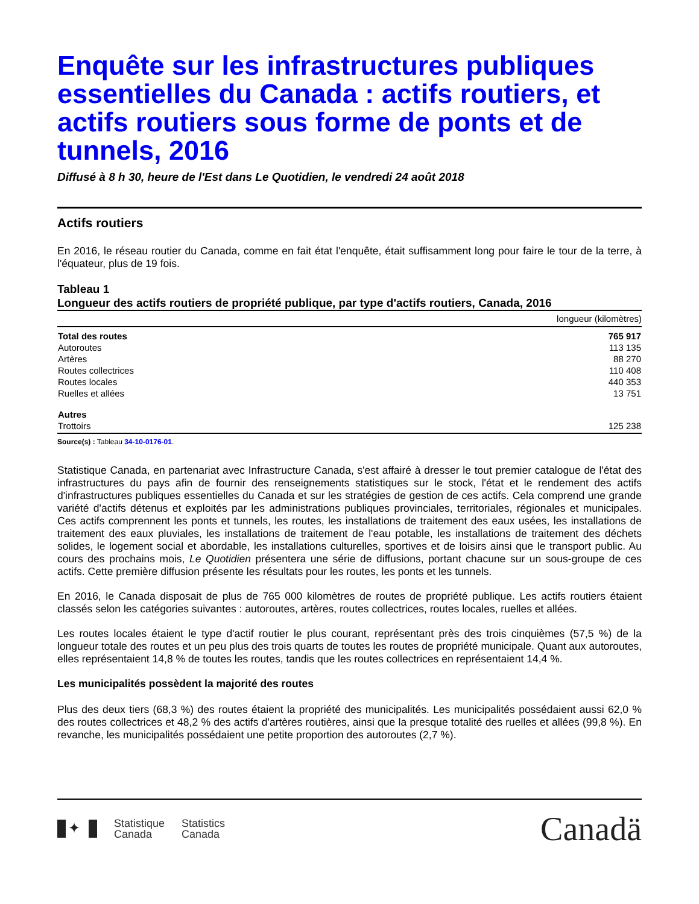Enquête sur les infrastructures publiques essentielles du Canada : actifs routiers, et actifs routiers sous forme de ponts et de tunnels, 2016
Diffusé à 8 h 30, heure de l'Est dans Le Quotidien, le vendredi 24 août 2018
Actifs routiers
En 2016, le réseau routier du Canada, comme en fait état l'enquête, était suffisamment long pour faire le tour de la terre, à l'équateur, plus de 19 fois.
Tableau 1
Longueur des actifs routiers de propriété publique, par type d'actifs routiers, Canada, 2016
| | longueur (kilomètres) |
| --- | --- |
| Total des routes | 765 917 |
| Autoroutes | 113 135 |
| Artères | 88 270 |
| Routes collectrices | 110 408 |
| Routes locales | 440 353 |
| Ruelles et allées | 13 751 |
| Autres | |
| Trottoirs | 125 238 |
Source(s) : Tableau 34-10-0176-01.
Statistique Canada, en partenariat avec Infrastructure Canada, s'est affairé à dresser le tout premier catalogue de l'état des infrastructures du pays afin de fournir des renseignements statistiques sur le stock, l'état et le rendement des actifs d'infrastructures publiques essentielles du Canada et sur les stratégies de gestion de ces actifs. Cela comprend une grande variété d'actifs détenus et exploités par les administrations publiques provinciales, territoriales, régionales et municipales. Ces actifs comprennent les ponts et tunnels, les routes, les installations de traitement des eaux usées, les installations de traitement des eaux pluviales, les installations de traitement de l'eau potable, les installations de traitement des déchets solides, le logement social et abordable, les installations culturelles, sportives et de loisirs ainsi que le transport public. Au cours des prochains mois, Le Quotidien présentera une série de diffusions, portant chacune sur un sous-groupe de ces actifs. Cette première diffusion présente les résultats pour les routes, les ponts et les tunnels.
En 2016, le Canada disposait de plus de 765 000 kilomètres de routes de propriété publique. Les actifs routiers étaient classés selon les catégories suivantes : autoroutes, artères, routes collectrices, routes locales, ruelles et allées.
Les routes locales étaient le type d'actif routier le plus courant, représentant près des trois cinquièmes (57,5 %) de la longueur totale des routes et un peu plus des trois quarts de toutes les routes de propriété municipale. Quant aux autoroutes, elles représentaient 14,8 % de toutes les routes, tandis que les routes collectrices en représentaient 14,4 %.
Les municipalités possèdent la majorité des routes
Plus des deux tiers (68,3 %) des routes étaient la propriété des municipalités. Les municipalités possédaient aussi 62,0 % des routes collectrices et 48,2 % des actifs d'artères routières, ainsi que la presque totalité des ruelles et allées (99,8 %). En revanche, les municipalités possédaient une petite proportion des autoroutes (2,7 %).
✦
Statistique
Canada
Statistics
Canada
Canadä